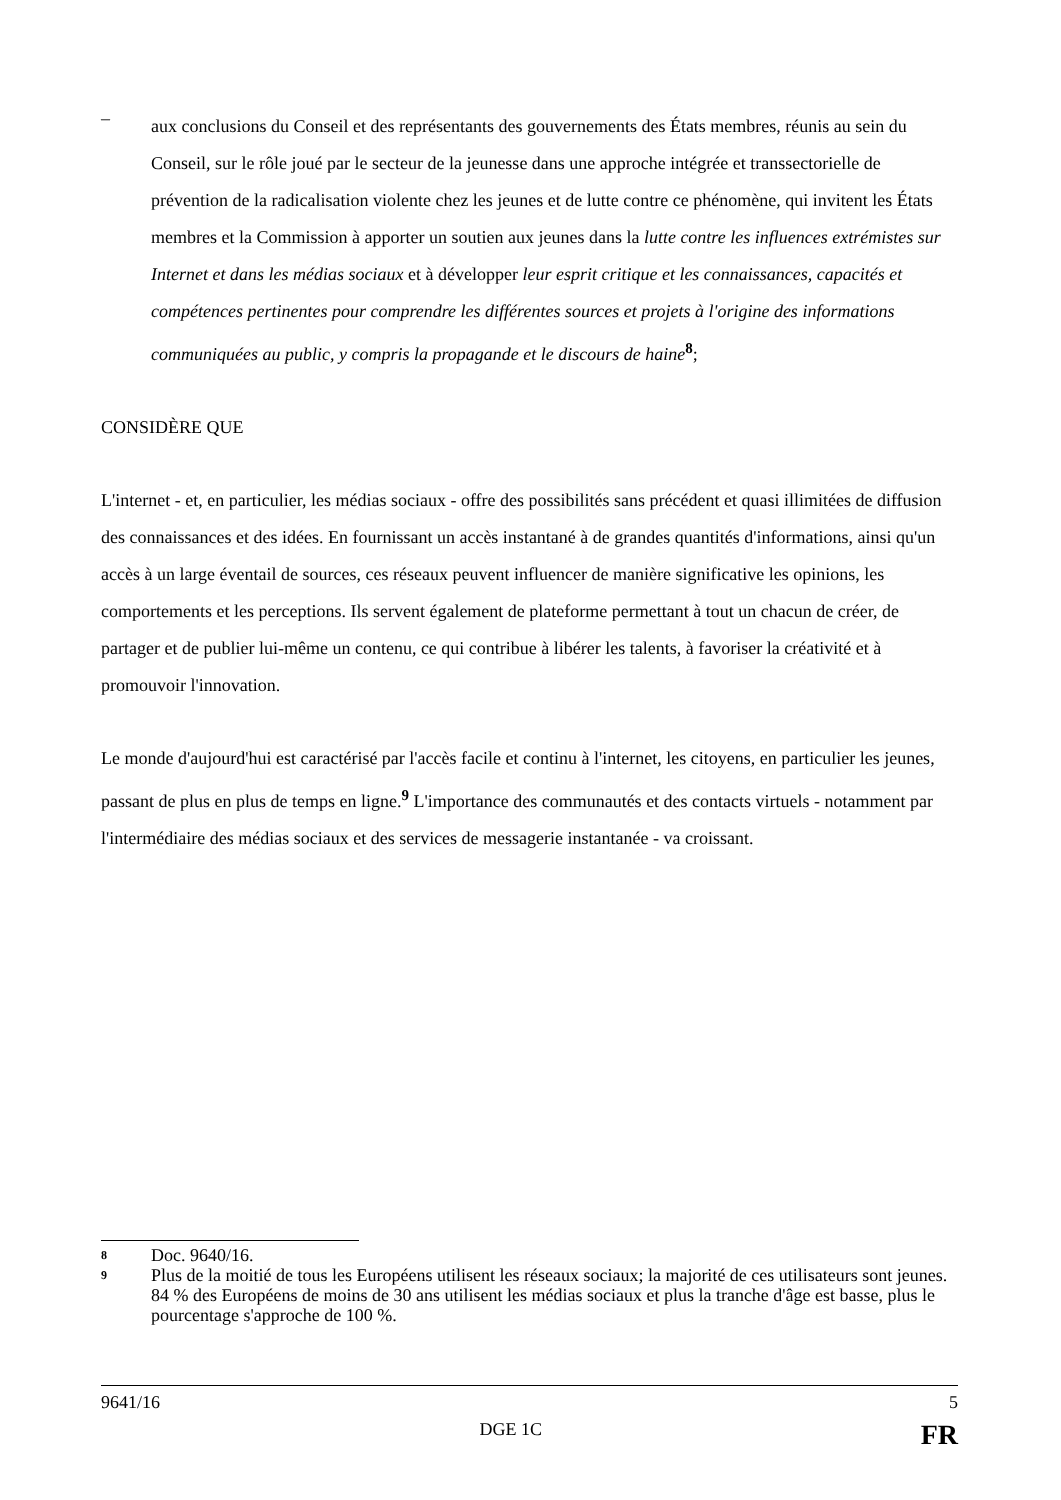–
aux conclusions du Conseil et des représentants des gouvernements des États membres, réunis au sein du Conseil, sur le rôle joué par le secteur de la jeunesse dans une approche intégrée et transsectorielle de prévention de la radicalisation violente chez les jeunes et de lutte contre ce phénomène, qui invitent les États membres et la Commission à apporter un soutien aux jeunes dans la lutte contre les influences extrémistes sur Internet et dans les médias sociaux et à développer leur esprit critique et les connaissances, capacités et compétences pertinentes pour comprendre les différentes sources et projets à l'origine des informations communiquées au public, y compris la propagande et le discours de haine<sup>8</sup>;
CONSIDÈRE QUE
L'internet - et, en particulier, les médias sociaux - offre des possibilités sans précédent et quasi illimitées de diffusion des connaissances et des idées. En fournissant un accès instantané à de grandes quantités d'informations, ainsi qu'un accès à un large éventail de sources, ces réseaux peuvent influencer de manière significative les opinions, les comportements et les perceptions. Ils servent également de plateforme permettant à tout un chacun de créer, de partager et de publier lui-même un contenu, ce qui contribue à libérer les talents, à favoriser la créativité et à promouvoir l'innovation.
Le monde d'aujourd'hui est caractérisé par l'accès facile et continu à l'internet, les citoyens, en particulier les jeunes, passant de plus en plus de temps en ligne.<sup>9</sup> L'importance des communautés et des contacts virtuels - notamment par l'intermédiaire des médias sociaux et des services de messagerie instantanée - va croissant.
8 Doc. 9640/16.
9 Plus de la moitié de tous les Européens utilisent les réseaux sociaux; la majorité de ces utilisateurs sont jeunes. 84 % des Européens de moins de 30 ans utilisent les médias sociaux et plus la tranche d'âge est basse, plus le pourcentage s'approche de 100 %.
9641/16 5
DGE 1C FR